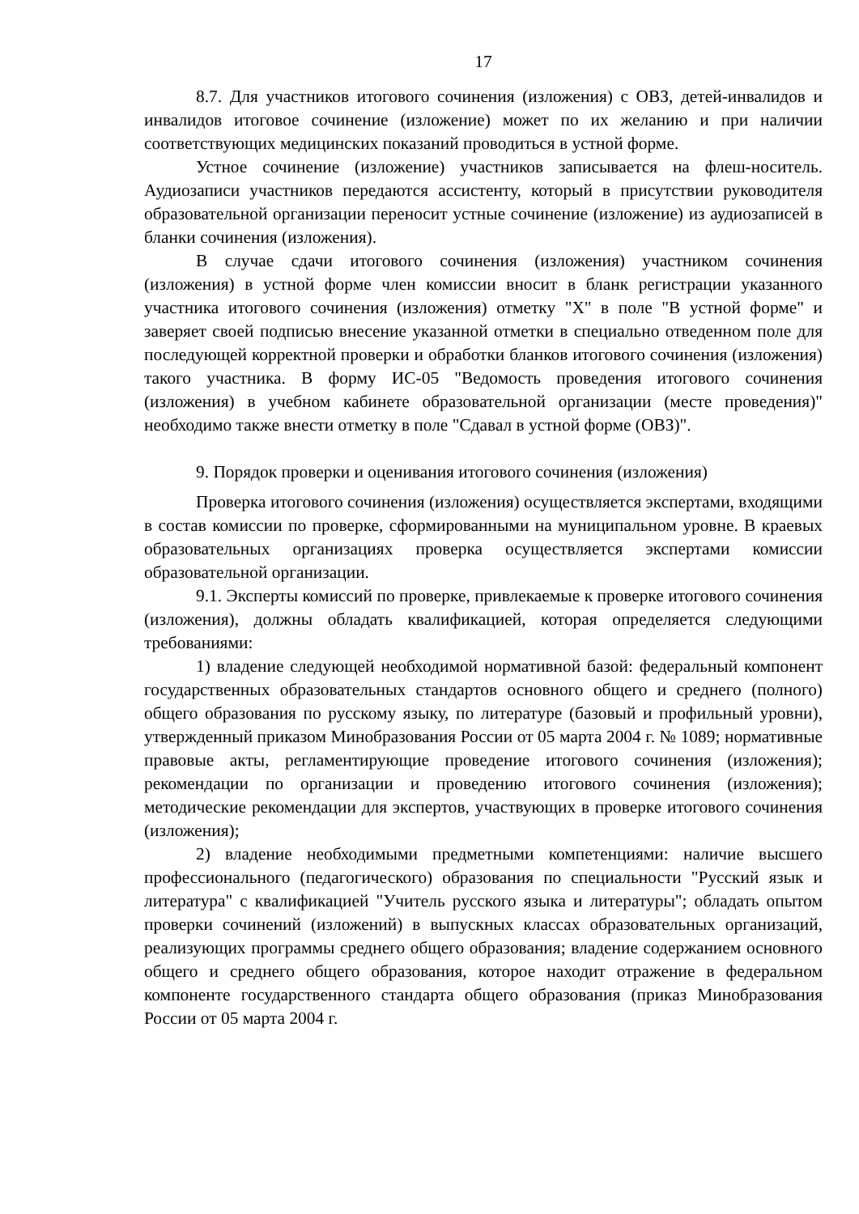17
8.7. Для участников итогового сочинения (изложения) с ОВЗ, детей-инвалидов и инвалидов итоговое сочинение (изложение) может по их желанию и при наличии соответствующих медицинских показаний проводиться в устной форме.
Устное сочинение (изложение) участников записывается на флеш-носитель. Аудиозаписи участников передаются ассистенту, который в присутствии руководителя образовательной организации переносит устные сочинение (изложение) из аудиозаписей в бланки сочинения (изложения).
В случае сдачи итогового сочинения (изложения) участником сочинения (изложения) в устной форме член комиссии вносит в бланк регистрации указанного участника итогового сочинения (изложения) отметку "Х" в поле "В устной форме" и заверяет своей подписью внесение указанной отметки в специально отведенном поле для последующей корректной проверки и обработки бланков итогового сочинения (изложения) такого участника. В форму ИС-05 "Ведомость проведения итогового сочинения (изложения) в учебном кабинете образовательной организации (месте проведения)" необходимо также внести отметку в поле "Сдавал в устной форме (ОВЗ)".
9. Порядок проверки и оценивания итогового сочинения (изложения)
Проверка итогового сочинения (изложения) осуществляется экспертами, входящими в состав комиссии по проверке, сформированными на муниципальном уровне. В краевых образовательных организациях проверка осуществляется экспертами комиссии образовательной организации.
9.1. Эксперты комиссий по проверке, привлекаемые к проверке итогового сочинения (изложения), должны обладать квалификацией, которая определяется следующими требованиями:
1) владение следующей необходимой нормативной базой: федеральный компонент государственных образовательных стандартов основного общего и среднего (полного) общего образования по русскому языку, по литературе (базовый и профильный уровни), утвержденный приказом Минобразования России от 05 марта 2004 г. № 1089; нормативные правовые акты, регламентирующие проведение итогового сочинения (изложения); рекомендации по организации и проведению итогового сочинения (изложения); методические рекомендации для экспертов, участвующих в проверке итогового сочинения (изложения);
2) владение необходимыми предметными компетенциями: наличие высшего профессионального (педагогического) образования по специальности "Русский язык и литература" с квалификацией "Учитель русского языка и литературы"; обладать опытом проверки сочинений (изложений) в выпускных классах образовательных организаций, реализующих программы среднего общего образования; владение содержанием основного общего и среднего общего образования, которое находит отражение в федеральном компоненте государственного стандарта общего образования (приказ Минобразования России от 05 марта 2004 г.